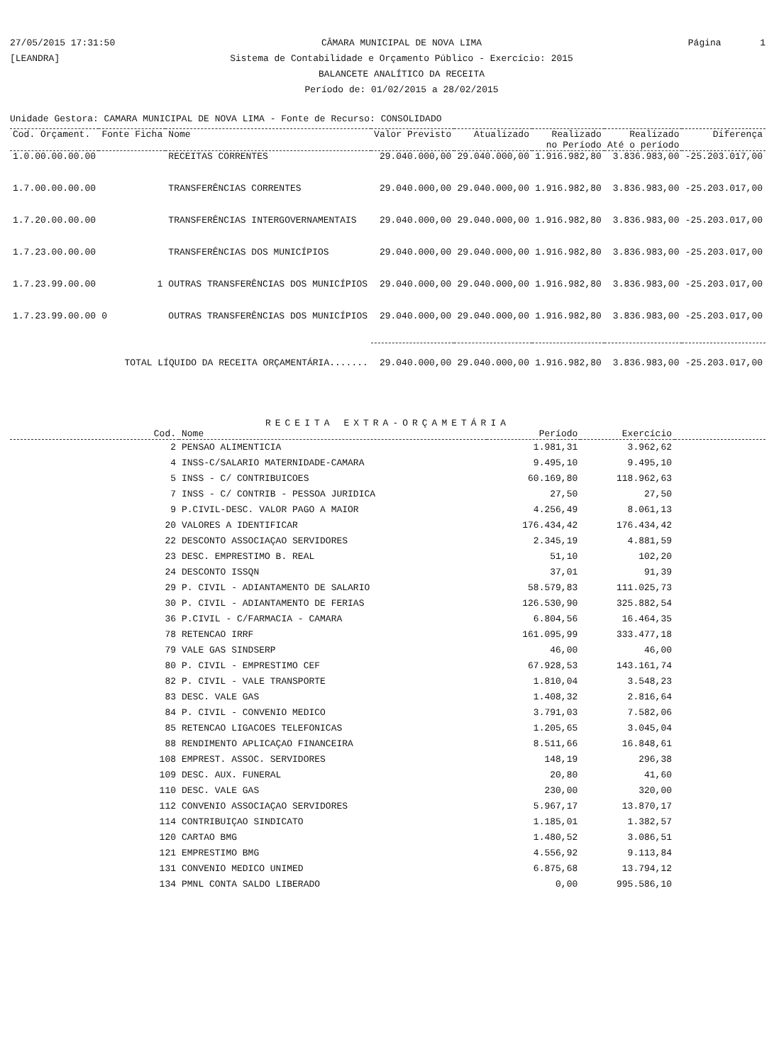27/05/2015 17:31:50
[LEANDRA] CÂMARA MUNICIPAL DE NOVA LIMA
Sistema de Contabilidade e Orçamento Público - Exercício: 2015
BALANCETE ANALÍTICO DA RECEITA
Período de: 01/02/2015 a 28/02/2015 Página 1
Unidade Gestora: CAMARA MUNICIPAL DE NOVA LIMA - Fonte de Recurso: CONSOLIDADO
| Cod. Orçament. | Fonte Ficha | Nome | Valor Previsto | Atualizado | Realizado no Período | Realizado Até o período | Diferença |
| --- | --- | --- | --- | --- | --- | --- | --- |
| 1.0.00.00.00.00 | | RECEITAS CORRENTES | 29.040.000,00 | 29.040.000,00 | 1.916.982,80 | 3.836.983,00 | -25.203.017,00 |
| 1.7.00.00.00.00 | | TRANSFERÊNCIAS CORRENTES | 29.040.000,00 | 29.040.000,00 | 1.916.982,80 | 3.836.983,00 | -25.203.017,00 |
| 1.7.20.00.00.00 | | TRANSFERÊNCIAS INTERGOVERNAMENTAIS | 29.040.000,00 | 29.040.000,00 | 1.916.982,80 | 3.836.983,00 | -25.203.017,00 |
| 1.7.23.00.00.00 | | TRANSFERÊNCIAS DOS MUNICÍPIOS | 29.040.000,00 | 29.040.000,00 | 1.916.982,80 | 3.836.983,00 | -25.203.017,00 |
| 1.7.23.99.00.00 | 1 | OUTRAS TRANSFERÊNCIAS DOS MUNICÍPIOS | 29.040.000,00 | 29.040.000,00 | 1.916.982,80 | 3.836.983,00 | -25.203.017,00 |
| 1.7.23.99.00.00 | 0 | OUTRAS TRANSFERÊNCIAS DOS MUNICÍPIOS | 29.040.000,00 | 29.040.000,00 | 1.916.982,80 | 3.836.983,00 | -25.203.017,00 |
| TOTAL LÍQUIDO DA RECEITA ORÇAMENTÁRIA....... | | | 29.040.000,00 | 29.040.000,00 | 1.916.982,80 | 3.836.983,00 | -25.203.017,00 |
RECEITA EXTRA-ORÇAMETÁRIA
| Cod. | Nome | Período | Exercício | |
| --- | --- | --- | --- | --- |
| 2 | PENSAO ALIMENTICIA | 1.981,31 | 3.962,62 | |
| 4 | INSS-C/SALARIO MATERNIDADE-CAMARA | 9.495,10 | 9.495,10 | |
| 5 | INSS - C/ CONTRIBUICOES | 60.169,80 | 118.962,63 | |
| 7 | INSS - C/ CONTRIB - PESSOA JURIDICA | 27,50 | 27,50 | |
| 9 | P.CIVIL-DESC. VALOR PAGO A MAIOR | 4.256,49 | 8.061,13 | |
| 20 | VALORES A IDENTIFICAR | 176.434,42 | 176.434,42 | |
| 22 | DESCONTO ASSOCIAÇAO SERVIDORES | 2.345,19 | 4.881,59 | |
| 23 | DESC. EMPRESTIMO B. REAL | 51,10 | 102,20 | |
| 24 | DESCONTO ISSQN | 37,01 | 91,39 | |
| 29 | P. CIVIL - ADIANTAMENTO DE SALARIO | 58.579,83 | 111.025,73 | |
| 30 | P. CIVIL - ADIANTAMENTO DE FERIAS | 126.530,90 | 325.882,54 | |
| 36 | P.CIVIL - C/FARMACIA - CAMARA | 6.804,56 | 16.464,35 | |
| 78 | RETENCAO IRRF | 161.095,99 | 333.477,18 | |
| 79 | VALE GAS SINDSERP | 46,00 | 46,00 | |
| 80 | P. CIVIL - EMPRESTIMO CEF | 67.928,53 | 143.161,74 | |
| 82 | P. CIVIL - VALE TRANSPORTE | 1.810,04 | 3.548,23 | |
| 83 | DESC. VALE GAS | 1.408,32 | 2.816,64 | |
| 84 | P. CIVIL - CONVENIO MEDICO | 3.791,03 | 7.582,06 | |
| 85 | RETENCAO LIGACOES TELEFONICAS | 1.205,65 | 3.045,04 | |
| 88 | RENDIMENTO APLICAÇAO FINANCEIRA | 8.511,66 | 16.848,61 | |
| 108 | EMPREST. ASSOC. SERVIDORES | 148,19 | 296,38 | |
| 109 | DESC. AUX. FUNERAL | 20,80 | 41,60 | |
| 110 | DESC. VALE GAS | 230,00 | 320,00 | |
| 112 | CONVENIO ASSOCIAÇAO SERVIDORES | 5.967,17 | 13.870,17 | |
| 114 | CONTRIBUIÇAO SINDICATO | 1.185,01 | 1.382,57 | |
| 120 | CARTAO BMG | 1.480,52 | 3.086,51 | |
| 121 | EMPRESTIMO BMG | 4.556,92 | 9.113,84 | |
| 131 | CONVENIO MEDICO UNIMED | 6.875,68 | 13.794,12 | |
| 134 | PMNL CONTA SALDO LIBERADO | 0,00 | 995.586,10 | |